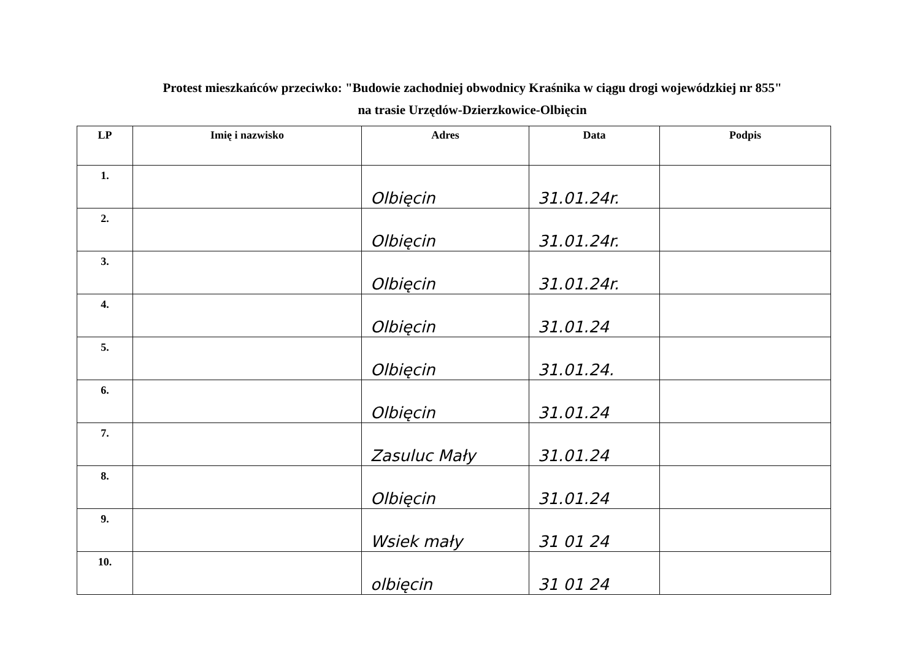Protest mieszkańców przeciwko: "Budowie zachodniej obwodnicy Kraśnika w ciągu drogi wojewódzkiej nr 855"
na trasie Urzędów-Dzierzkowice-Olbięcin
| LP | Imię i nazwisko | Adres | Data | Podpis |
| --- | --- | --- | --- | --- |
| 1. | | Olbięcin | 31.01.24r. | |
| 2. | | Olbięcin | 31.01.24r. | |
| 3. | | Olbięcin | 31.01.24r. | |
| 4. | | Olbięcin | 31.01.24 | |
| 5. | | Olbięcin | 31.01.24. | |
| 6. | | Olbięcin | 31.01.24 | |
| 7. | | Zasuluc Mały | 31.01.24 | |
| 8. | | Olbięcin | 31.01.24 | |
| 9. | | Wsiek mały | 31 01 24 | |
| 10. | | olbięcin | 31 01 24 | |